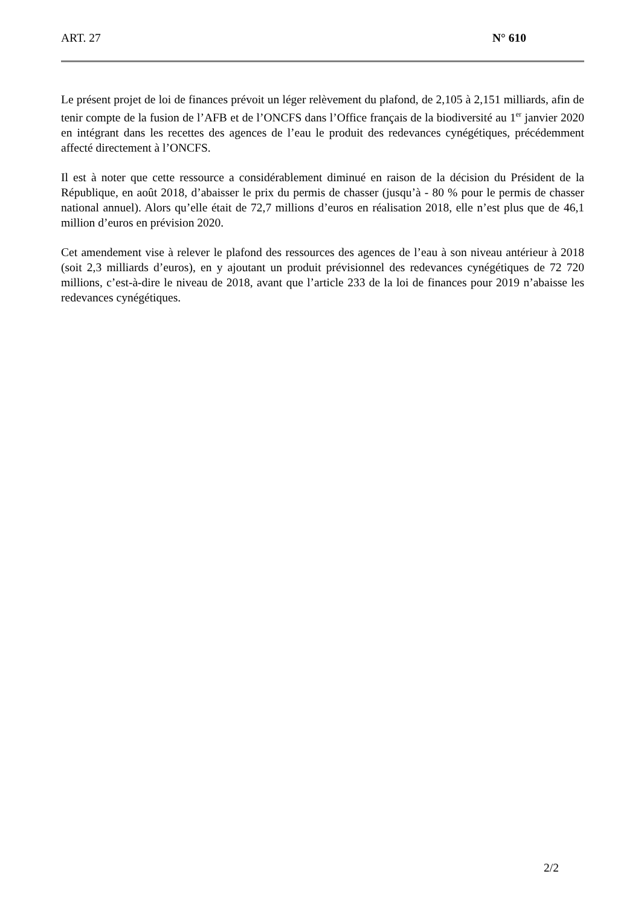ART. 27 N° 610
Le présent projet de loi de finances prévoit un léger relèvement du plafond, de 2,105 à 2,151 milliards, afin de tenir compte de la fusion de l’AFB et de l’ONCFS dans l’Office français de la biodiversité au 1<sup>er</sup> janvier 2020 en intégrant dans les recettes des agences de l’eau le produit des redevances cynégétiques, précédemment affecté directement à l’ONCFS.
Il est à noter que cette ressource a considérablement diminué en raison de la décision du Président de la République, en août 2018, d’abaisser le prix du permis de chasser (jusqu’à - 80 % pour le permis de chasser national annuel). Alors qu’elle était de 72,7 millions d’euros en réalisation 2018, elle n’est plus que de 46,1 million d’euros en prévision 2020.
Cet amendement vise à relever le plafond des ressources des agences de l’eau à son niveau antérieur à 2018 (soit 2,3 milliards d’euros), en y ajoutant un produit prévisionnel des redevances cynégétiques de 72 720 millions, c’est-à-dire le niveau de 2018, avant que l’article 233 de la loi de finances pour 2019 n’abaisse les redevances cynégétiques.
2/2